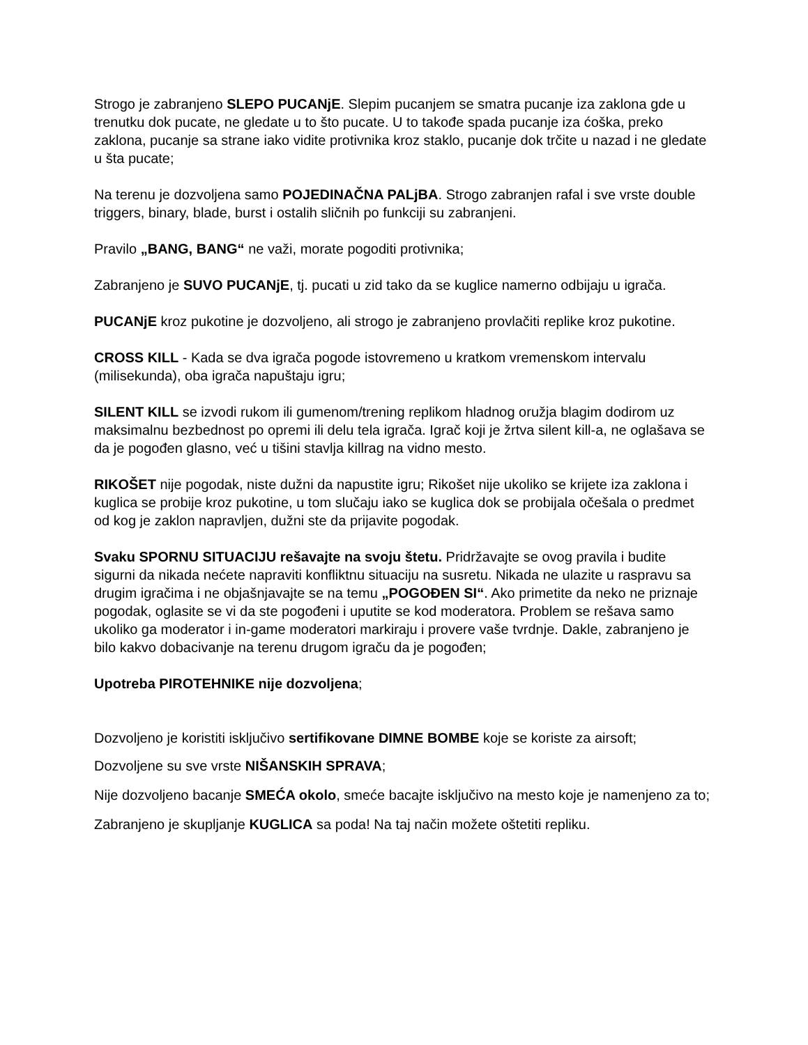Strogo je zabranjeno SLEPO PUCANjE. Slepim pucanjem se smatra pucanje iza zaklona gde u trenutku dok pucate, ne gledate u to što pucate. U to takođe spada pucanje iza ćoška, preko zaklona, pucanje sa strane iako vidite protivnika kroz staklo, pucanje dok trčite u nazad i ne gledate u šta pucate;
Na terenu je dozvoljena samo POJEDINAČNA PALjBA. Strogo zabranjen rafal i sve vrste double triggers, binary, blade, burst i ostalih sličnih po funkciji su zabranjeni.
Pravilo „BANG, BANG“ ne važi, morate pogoditi protivnika;
Zabranjeno je SUVO PUCANjE, tj. pucati u zid tako da se kuglice namerno odbijaju u igrača.
PUCANjE kroz pukotine je dozvoljeno, ali strogo je zabranjeno provlačiti replike kroz pukotine.
CROSS KILL - Kada se dva igrača pogode istovremeno u kratkom vremenskom intervalu (milisekunda), oba igrača napuštaju igru;
SILENT KILL se izvodi rukom ili gumenom/trening replikom hladnog oružja blagim dodirom uz maksimalnu bezbednost po opremi ili delu tela igrača. Igrač koji je žrtva silent kill-a, ne oglašava se da je pogođen glasno, već u tišini stavlja killrag na vidno mesto.
RIKOŠET nije pogodak, niste dužni da napustite igru; Rikošet nije ukoliko se krijete iza zaklona i kuglica se probije kroz pukotine, u tom slučaju iako se kuglica dok se probijala očešala o predmet od kog je zaklon napravljen, dužni ste da prijavite pogodak.
Svaku SPORNU SITUACIJU rešavajte na svoju štetu. Pridržavajte se ovog pravila i budite sigurni da nikada nećete napraviti konfliktnu situaciju na susretu. Nikada ne ulazite u raspravu sa drugim igračima i ne objašnjavajte se na temu „POGOĐEN SI“. Ako primetite da neko ne priznaje pogodak, oglasite se vi da ste pogođeni i uputite se kod moderatora. Problem se rešava samo ukoliko ga moderator i in-game moderatori markiraju i provere vaše tvrdnje. Dakle, zabranjeno je bilo kakvo dobacivanje na terenu drugom igraču da je pogođen;
Upotreba PIROTEHNIKE nije dozvoljena;
Dozvoljeno je koristiti isključivo sertifikovane DIMNE BOMBE koje se koriste za airsoft;
Dozvoljene su sve vrste NIŠANSKIH SPRAVA;
Nije dozvoljeno bacanje SMEĆA okolo, smeće bacajte isključivo na mesto koje je namenjeno za to;
Zabranjeno je skupljanje KUGLICA sa poda! Na taj način možete oštetiti repliku.